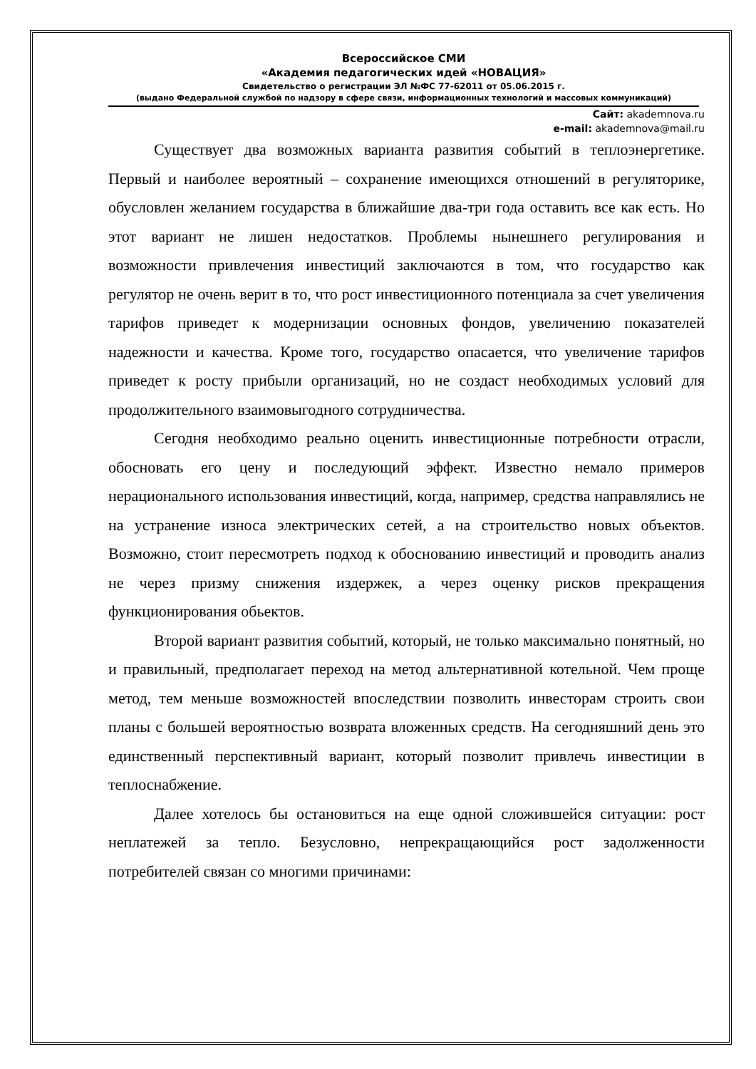Всероссийское СМИ
«Академия педагогических идей «НОВАЦИЯ»
Свидетельство о регистрации ЭЛ №ФС 77-62011 от 05.06.2015 г.
(выдано Федеральной службой по надзору в сфере связи, информационных технологий и массовых коммуникаций)
Сайт: akademnova.ru
e-mail: akademnova@mail.ru
Существует два возможных варианта развития событий в теплоэнергетике. Первый и наиболее вероятный – сохранение имеющихся отношений в регуляторике, обусловлен желанием государства в ближайшие два-три года оставить все как есть. Но этот вариант не лишен недостатков. Проблемы нынешнего регулирования и возможности привлечения инвестиций заключаются в том, что государство как регулятор не очень верит в то, что рост инвестиционного потенциала за счет увеличения тарифов приведет к модернизации основных фондов, увеличению показателей надежности и качества. Кроме того, государство опасается, что увеличение тарифов приведет к росту прибыли организаций, но не создаст необходимых условий для продолжительного взаимовыгодного сотрудничества.
Сегодня необходимо реально оценить инвестиционные потребности отрасли, обосновать его цену и последующий эффект. Известно немало примеров нерационального использования инвестиций, когда, например, средства направлялись не на устранение износа электрических сетей, а на строительство новых объектов. Возможно, стоит пересмотреть подход к обоснованию инвестиций и проводить анализ не через призму снижения издержек, а через оценку рисков прекращения функционирования обьектов.
Второй вариант развития событий, который, не только максимально понятный, но и правильный, предполагает переход на метод альтернативной котельной. Чем проще метод, тем меньше возможностей впоследствии позволить инвесторам строить свои планы с большей вероятностью возврата вложенных средств. На сегодняшний день это единственный перспективный вариант, который позволит привлечь инвестиции в теплоснабжение.
Далее хотелось бы остановиться на еще одной сложившейся ситуации: рост неплатежей за тепло. Безусловно, непрекращающийся рост задолженности потребителей связан со многими причинами: